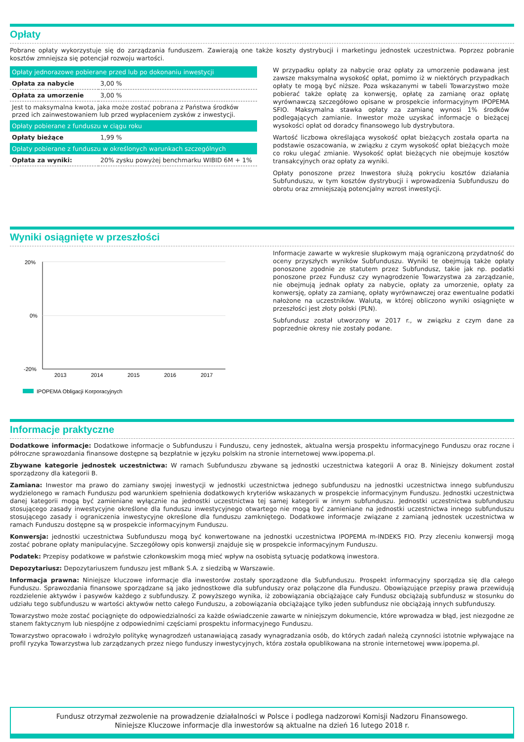Opłaty
Pobrane opłaty wykorzystuje się do zarządzania funduszem. Zawierają one także koszty dystrybucji i marketingu jednostek uczestnictwa. Poprzez pobranie kosztów zmniejsza się potencjał rozwoju wartości.
| Opłaty jednorazowe pobierane przed lub po dokonaniu inwestycji | |
| --- | --- |
| Opłata za nabycie | 3,00 % |
| Opłata za umorzenie | 3,00 % |
| Jest to maksymalna kwota, jaka może zostać pobrana z Państwa środków przed ich zainwestowaniem lub przed wypłaceniem zysków z inwestycji. | |
| Opłaty pobierane z funduszu w ciągu roku | |
| Opłaty bieżące | 1,99 % |
| Opłaty pobierane z funduszu w określonych warunkach szczególnych | |
| Opłata za wyniki: | 20% zysku powyżej benchmarku WIBID 6M + 1% |
W przypadku opłaty za nabycie oraz opłaty za umorzenie podawana jest zawsze maksymalna wysokość opłat, pomimo iż w niektórych przypadkach opłaty te mogą być niższe. Poza wskazanymi w tabeli Towarzystwo może pobierać także opłatę za konwersję, opłatę za zamianę oraz opłatę wyrównawczą szczegółowo opisane w prospekcie informacyjnym IPOPEMA SFIO. Maksymalna stawka opłaty za zamianę wynosi 1% środków podlegających zamianie. Inwestor może uzyskać informacje o bieżącej wysokości opłat od doradcy finansowego lub dystrybutora.
Wartość liczbowa określająca wysokość opłat bieżących została oparta na podstawie oszacowania, w związku z czym wysokość opłat bieżących może co roku ulegać zmianie. Wysokość opłat bieżących nie obejmuje kosztów transakcyjnych oraz opłaty za wyniki.
Opłaty ponoszone przez Inwestora służą pokryciu kosztów działania Subfunduszu, w tym kosztów dystrybucji i wprowadzenia Subfunduszu do obrotu oraz zmniejszają potencjalny wzrost inwestycji.
Wyniki osiągnięte w przeszłości
20%
0%
-20%
2013
2014
2015
2016
2017
IPOPEMA Obligacji Korporacyjnych
Informacje zawarte w wykresie słupkowym mają ograniczoną przydatność do oceny przyszłych wyników Subfunduszu. Wyniki te obejmują także opłaty ponoszone zgodnie ze statutem przez Subfundusz, takie jak np. podatki ponoszone przez Fundusz czy wynagrodzenie Towarzystwa za zarządzanie, nie obejmują jednak opłaty za nabycie, opłaty za umorzenie, opłaty za konwersję, opłaty za zamianę, opłaty wyrównawczej oraz ewentualne podatki nałożone na uczestników. Walutą, w której obliczono wyniki osiągnięte w przeszłości jest złoty polski (PLN).
Subfundusz został utworzony w 2017 r., w związku z czym dane za poprzednie okresy nie zostały podane.
Informacje praktyczne
Dodatkowe informacje: Dodatkowe informacje o Subfunduszu i Funduszu, ceny jednostek, aktualna wersja prospektu informacyjnego Funduszu oraz roczne i półroczne sprawozdania finansowe dostępne są bezpłatnie w języku polskim na stronie internetowej www.ipopema.pl.
Zbywane kategorie jednostek uczestnictwa: W ramach Subfunduszu zbywane są jednostki uczestnictwa kategorii A oraz B. Niniejszy dokument został sporządzony dla kategorii B.
Zamiana: Inwestor ma prawo do zamiany swojej inwestycji w jednostki uczestnictwa jednego subfunduszu na jednostki uczestnictwa innego subfunduszu wydzielonego w ramach Funduszu pod warunkiem spełnienia dodatkowych kryteriów wskazanych w prospekcie informacyjnym Funduszu. Jednostki uczestnictwa danej kategorii mogą być zamieniane wyłącznie na jednostki uczestnictwa tej samej kategorii w innym subfunduszu. Jednostki uczestnictwa subfunduszu stosującego zasady inwestycyjne określone dla funduszu inwestycyjnego otwartego nie mogą być zamieniane na jednostki uczestnictwa innego subfunduszu stosującego zasady i ograniczenia inwestycyjne określone dla funduszu zamkniętego. Dodatkowe informacje związane z zamianą jednostek uczestnictwa w ramach Funduszu dostępne są w prospekcie informacyjnym Funduszu.
Konwersja: jednostki uczestnictwa Subfunduszu mogą być konwertowane na jednostki uczestnictwa IPOPEMA m-INDEKS FIO. Przy zleceniu konwersji mogą zostać pobrane opłaty manipulacyjne. Szczegółowy opis konwersji znajduje się w prospekcie informacyjnym Funduszu.
Podatek: Przepisy podatkowe w państwie członkowskim mogą mieć wpływ na osobistą sytuację podatkową inwestora.
Depozytariusz: Depozytariuszem funduszu jest mBank S.A. z siedzibą w Warszawie.
Informacja prawna: Niniejsze kluczowe informacje dla inwestorów zostały sporządzone dla Subfunduszu. Prospekt informacyjny sporządza się dla całego Funduszu. Sprawozdania finansowe sporządzane są jako jednostkowe dla subfunduszy oraz połączone dla Funduszu. Obowiązujące przepisy prawa przewidują rozdzielenie aktywów i pasywów każdego z subfunduszy. Z powyższego wynika, iż zobowiązania obciążające cały Fundusz obciążają subfundusz w stosunku do udziału tego subfunduszu w wartości aktywów netto całego Funduszu, a zobowiązania obciążające tylko jeden subfundusz nie obciążają innych subfunduszy.
Towarzystwo może zostać pociągnięte do odpowiedzialności za każde oświadczenie zawarte w niniejszym dokumencie, które wprowadza w błąd, jest niezgodne ze stanem faktycznym lub niespójne z odpowiednimi częściami prospektu informacyjnego Funduszu.
Towarzystwo opracowało i wdrożyło politykę wynagrodzeń ustanawiającą zasady wynagradzania osób, do których zadań należą czynności istotnie wpływające na profil ryzyka Towarzystwa lub zarządzanych przez niego funduszy inwestycyjnych, która została opublikowana na stronie internetowej www.ipopema.pl.
Fundusz otrzymał zezwolenie na prowadzenie działalności w Polsce i podlega nadzorowi Komisji Nadzoru Finansowego.
Niniejsze Kluczowe informacje dla inwestorów są aktualne na dzień 16 lutego 2018 r.